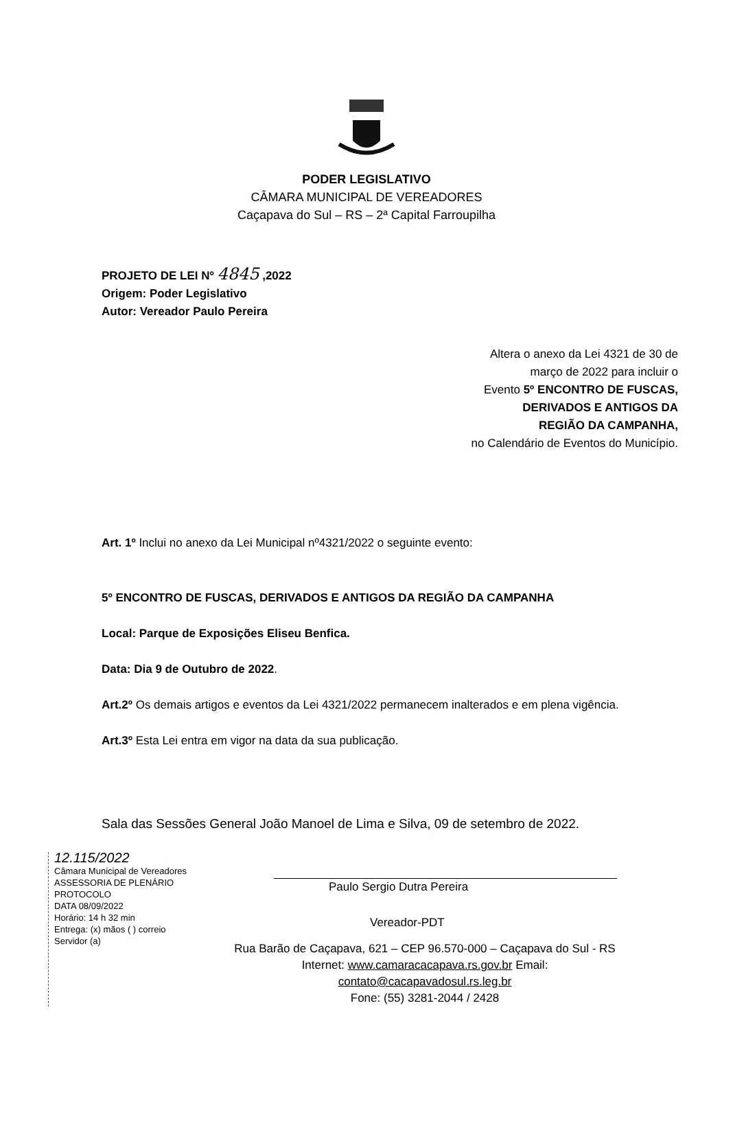PODER LEGISLATIVO
CÂMARA MUNICIPAL DE VEREADORES
Caçapava do Sul – RS – 2ª Capital Farroupilha
PROJETO DE LEI Nº 4845 ,2022
Origem: Poder Legislativo
Autor: Vereador Paulo Pereira
Altera o anexo da Lei 4321 de 30 de
março de 2022 para incluir o
Evento 5º ENCONTRO DE FUSCAS,
DERIVADOS E ANTIGOS DA
REGIÃO DA CAMPANHA,
no Calendário de Eventos do Município.
Art. 1º Inclui no anexo da Lei Municipal nº4321/2022 o seguinte evento:
5º ENCONTRO DE FUSCAS, DERIVADOS E ANTIGOS DA REGIÃO DA CAMPANHA
Local: Parque de Exposições Eliseu Benfica.
Data: Dia 9 de Outubro de 2022.
Art.2º Os demais artigos e eventos da Lei 4321/2022 permanecem inalterados e em plena vigência.
Art.3º Esta Lei entra em vigor na data da sua publicação.
Sala das Sessões General João Manoel de Lima e Silva, 09 de setembro de 2022.
12.115/2022
Câmara Municipal de Vereadores
ASSESSORIA DE PLENÁRIO
PROTOCOLO
DATA 08/09/2022
Horário: 14 h 32 min
Entrega: (x) mãos ( ) correio
Servidor (a)
Paulo Sergio Dutra Pereira
Vereador-PDT
Rua Barão de Caçapava, 621 – CEP 96.570-000 – Caçapava do Sul - RS
Internet: www.camaracacapava.rs.gov.br Email: contato@cacapavadosul.rs.leg.br
Fone: (55) 3281-2044 / 2428